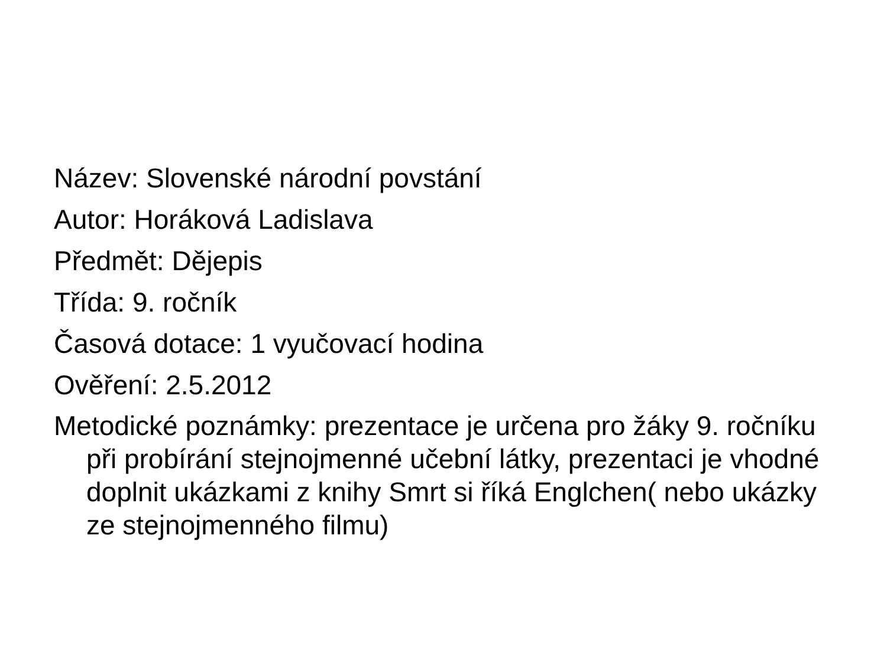Název: Slovenské národní povstání
Autor: Horáková Ladislava
Předmět: Dějepis
Třída: 9. ročník
Časová dotace: 1 vyučovací hodina
Ověření: 2.5.2012
Metodické poznámky: prezentace je určena pro žáky 9. ročníku při probírání stejnojmenné učební látky, prezentaci je vhodné doplnit ukázkami z knihy Smrt si říká Englchen( nebo ukázky ze stejnojmenného filmu)